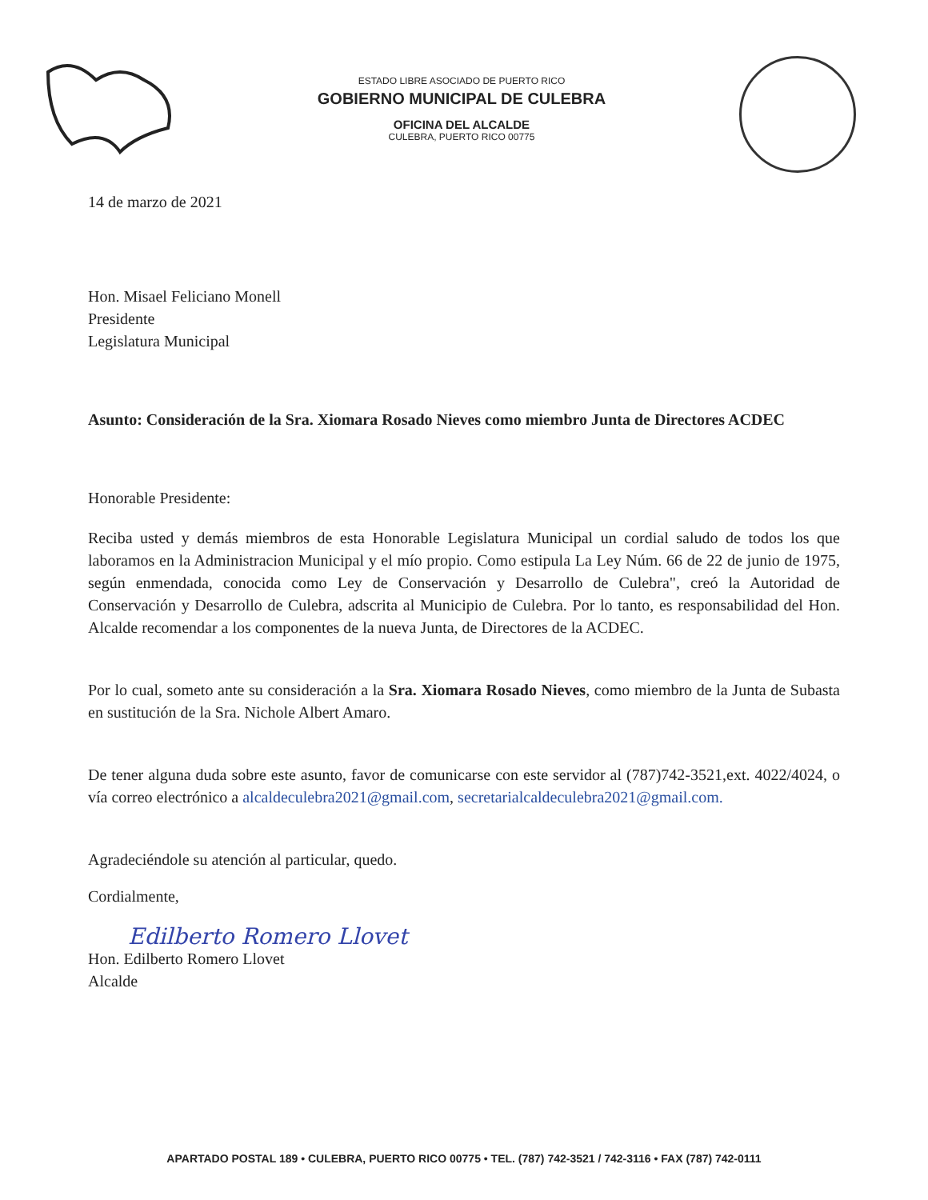ESTADO LIBRE ASOCIADO DE PUERTO RICO
GOBIERNO MUNICIPAL DE CULEBRA
OFICINA DEL ALCALDE
CULEBRA, PUERTO RICO 00775
14 de marzo de 2021
Hon. Misael Feliciano Monell
Presidente
Legislatura Municipal
Asunto: Consideración de la Sra. Xiomara Rosado Nieves como miembro Junta de Directores ACDEC
Honorable Presidente:
Reciba usted y demás miembros de esta Honorable Legislatura Municipal un cordial saludo de todos los que laboramos en la Administracion Municipal y el mío propio. Como estipula La Ley Núm. 66 de 22 de junio de 1975, según enmendada, conocida como Ley de Conservación y Desarrollo de Culebra", creó la Autoridad de Conservación y Desarrollo de Culebra, adscrita al Municipio de Culebra. Por lo tanto, es responsabilidad del Hon. Alcalde recomendar a los componentes de la nueva Junta, de Directores de la ACDEC.
Por lo cual, someto ante su consideración a la Sra. Xiomara Rosado Nieves, como miembro de la Junta de Subasta en sustitución de la Sra. Nichole Albert Amaro.
De tener alguna duda sobre este asunto, favor de comunicarse con este servidor al (787)742-3521,ext. 4022/4024, o vía correo electrónico a alcaldeculebra2021@gmail.com, secretarialcaldeculebra2021@gmail.com.
Agradeciéndole su atención al particular, quedo.
Cordialmente,
Edilberto Romero Llovet
Hon. Edilberto Romero Llovet
Alcalde
APARTADO POSTAL 189 • CULEBRA, PUERTO RICO 00775 • TEL. (787) 742-3521 / 742-3116 • FAX (787) 742-0111